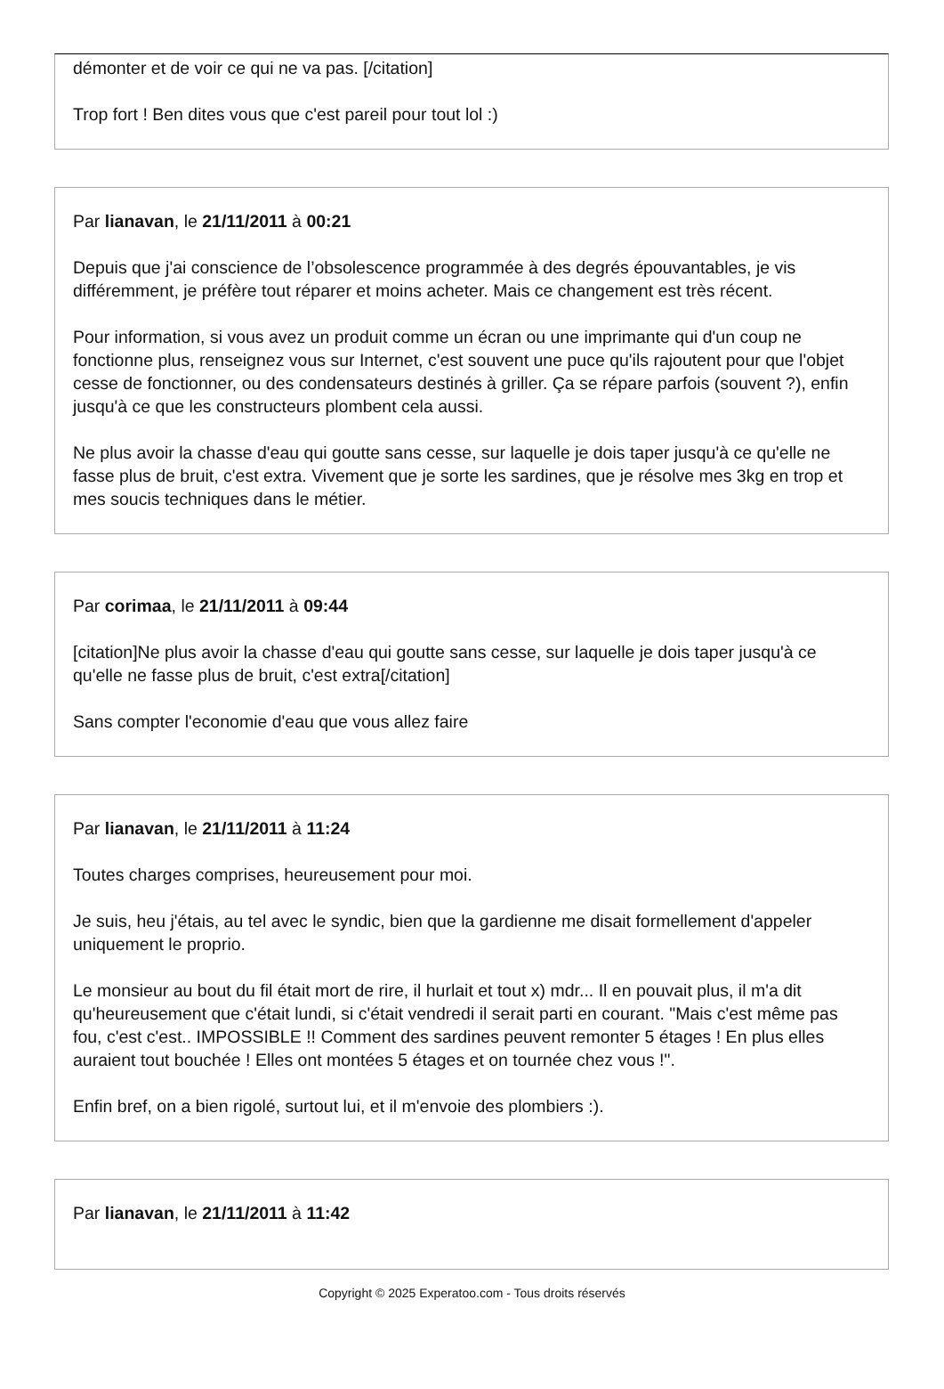démonter et de voir ce qui ne va pas. [/citation]
Trop fort ! Ben dites vous que c'est pareil pour tout lol :)
Par lianavan, le 21/11/2011 à 00:21
Depuis que j'ai conscience de l’obsolescence programmée à des degrés épouvantables, je vis différemment, je préfère tout réparer et moins acheter. Mais ce changement est très récent.
Pour information, si vous avez un produit comme un écran ou une imprimante qui d'un coup ne fonctionne plus, renseignez vous sur Internet, c'est souvent une puce qu'ils rajoutent pour que l'objet cesse de fonctionner, ou des condensateurs destinés à griller. Ça se répare parfois (souvent ?), enfin jusqu'à ce que les constructeurs plombent cela aussi.
Ne plus avoir la chasse d'eau qui goutte sans cesse, sur laquelle je dois taper jusqu'à ce qu'elle ne fasse plus de bruit, c'est extra. Vivement que je sorte les sardines, que je résolve mes 3kg en trop et mes soucis techniques dans le métier.
Par corimaa, le 21/11/2011 à 09:44
[citation]Ne plus avoir la chasse d'eau qui goutte sans cesse, sur laquelle je dois taper jusqu'à ce qu'elle ne fasse plus de bruit, c'est extra[/citation]
Sans compter l'economie d'eau que vous allez faire
Par lianavan, le 21/11/2011 à 11:24
Toutes charges comprises, heureusement pour moi.
Je suis, heu j'étais, au tel avec le syndic, bien que la gardienne me disait formellement d'appeler uniquement le proprio.
Le monsieur au bout du fil était mort de rire, il hurlait et tout x) mdr... Il en pouvait plus, il m'a dit qu'heureusement que c'était lundi, si c'était vendredi il serait parti en courant. "Mais c'est même pas fou, c'est c'est.. IMPOSSIBLE !! Comment des sardines peuvent remonter 5 étages ! En plus elles auraient tout bouchée ! Elles ont montées 5 étages et on tournée chez vous !".
Enfin bref, on a bien rigolé, surtout lui, et il m'envoie des plombiers :).
Par lianavan, le 21/11/2011 à 11:42
Copyright © 2025 Experatoo.com - Tous droits réservés